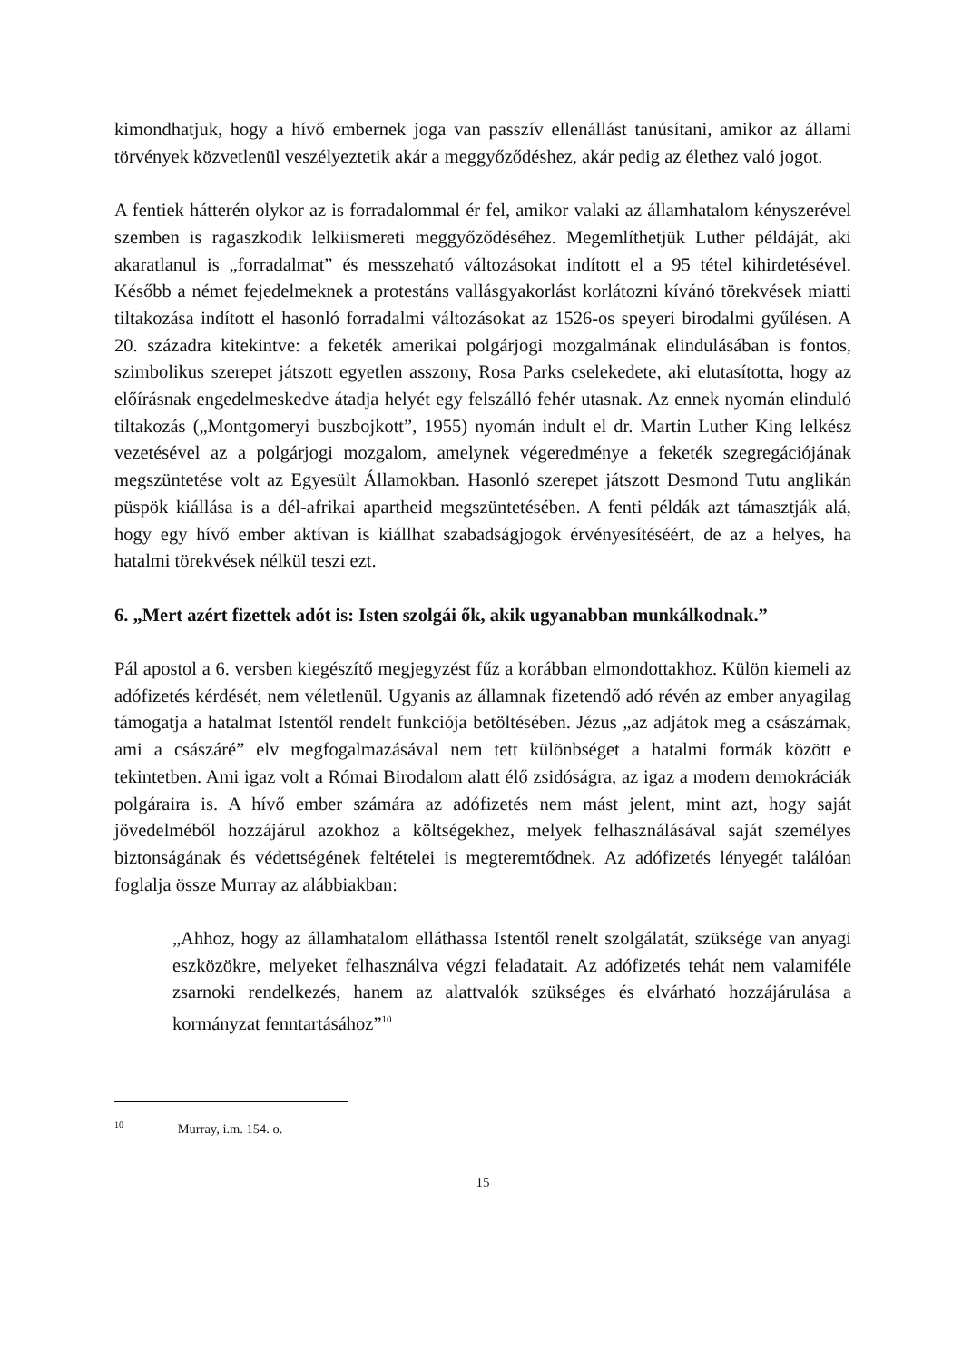kimondhatjuk, hogy a hívő embernek joga van passzív ellenállást tanúsítani, amikor az állami törvények közvetlenül veszélyeztetik akár a meggyőződéshez, akár pedig az élethez való jogot.
A fentiek hátterén olykor az is forradalommal ér fel, amikor valaki az államhatalom kényszerével szemben is ragaszkodik lelkiismereti meggyőződéséhez. Megemlíthetjük Luther példáját, aki akaratlanul is „forradalmat” és messzeható változásokat indított el a 95 tétel kihirdetésével. Később a német fejedelmeknek a protestáns vallásgyakorlást korlátozni kívánó törekvések miatti tiltakozása indított el hasonló forradalmi változásokat az 1526-os speyeri birodalmi gyűlésen. A 20. századra kitekintve: a feketék amerikai polgárjogi mozgalmának elindulásában is fontos, szimbolikus szerepet játszott egyetlen asszony, Rosa Parks cselekedete, aki elutasította, hogy az előírásnak engedelmeskedve átadja helyét egy felszálló fehér utasnak. Az ennek nyomán elinduló tiltakozás („Montgomeryi buszbojkott”, 1955) nyomán indult el dr. Martin Luther King lelkész vezetésével az a polgárjogi mozgalom, amelynek végeredménye a feketék szegregációjának megszüntetése volt az Egyesült Államokban. Hasonló szerepet játszott Desmond Tutu anglikán püspök kiállása is a dél-afrikai apartheid megszüntetésében. A fenti példák azt támasztják alá, hogy egy hívő ember aktívan is kiállhat szabadságjogok érvényesítéséért, de az a helyes, ha hatalmi törekvések nélkül teszi ezt.
6. „Mert azért fizettek adót is: Isten szolgái ők, akik ugyanabban munkálkodnak.”
Pál apostol a 6. versben kiegészítő megjegyzést fűz a korábban elmondottakhoz. Külön kiemeli az adófizetés kérdését, nem véletlenül. Ugyanis az államnak fizetendő adó révén az ember anyagilag támogatja a hatalmat Istentől rendelt funkciója betöltésében. Jézus „az adjátok meg a császárnak, ami a császáré” elv megfogalmazásával nem tett különbséget a hatalmi formák között e tekintetben. Ami igaz volt a Római Birodalom alatt élő zsidóságra, az igaz a modern demokráciák polgáraira is. A hívő ember számára az adófizetés nem mást jelent, mint azt, hogy saját jövedelméből hozzájárul azokhoz a költségekhez, melyek felhasználásával saját személyes biztonságának és védettségének feltételei is megteremtődnek. Az adófizetés lényegét találóan foglalja össze Murray az alábbiakban:
„Ahhoz, hogy az államhatalom elláthassa Istentől renelt szolgálatát, szüksége van anyagi eszközökre, melyeket felhasználva végzi feladatait. Az adófizetés tehát nem valamiféle zsarnoki rendelkezés, hanem az alattvalók szükséges és elvárható hozzájárulása a kormányzat fenntartásához”<sup>10</sup>
<sup>10</sup> Murray, i.m. 154. o.
15